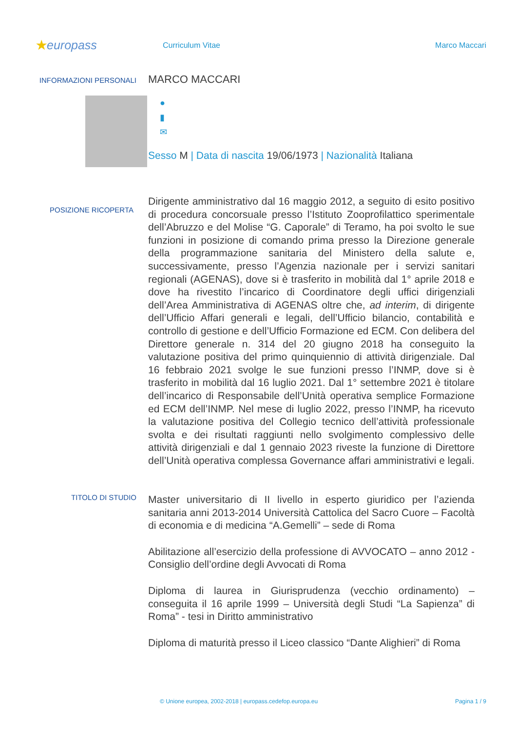★europass
Curriculum Vitae Marco Maccari
INFORMAZIONI PERSONALI
MARCO MACCARI
●
▮
✉
Sesso M | Data di nascita 19/06/1973 | Nazionalità Italiana
POSIZIONE RICOPERTA
Dirigente amministrativo dal 16 maggio 2012, a seguito di esito positivo di procedura concorsuale presso l’Istituto Zooprofilattico sperimentale dell’Abruzzo e del Molise “G. Caporale” di Teramo, ha poi svolto le sue funzioni in posizione di comando prima presso la Direzione generale della programmazione sanitaria del Ministero della salute e, successivamente, presso l’Agenzia nazionale per i servizi sanitari regionali (AGENAS), dove si è trasferito in mobilità dal 1° aprile 2018 e dove ha rivestito l’incarico di Coordinatore degli uffici dirigenziali dell’Area Amministrativa di AGENAS oltre che, ad interim, di dirigente dell’Ufficio Affari generali e legali, dell’Ufficio bilancio, contabilità e controllo di gestione e dell’Ufficio Formazione ed ECM. Con delibera del Direttore generale n. 314 del 20 giugno 2018 ha conseguito la valutazione positiva del primo quinquiennio di attività dirigenziale. Dal 16 febbraio 2021 svolge le sue funzioni presso l’INMP, dove si è trasferito in mobilità dal 16 luglio 2021. Dal 1° settembre 2021 è titolare dell’incarico di Responsabile dell’Unità operativa semplice Formazione ed ECM dell’INMP. Nel mese di luglio 2022, presso l’INMP, ha ricevuto la valutazione positiva del Collegio tecnico dell’attività professionale svolta e dei risultati raggiunti nello svolgimento complessivo delle attività dirigenziali e dal 1 gennaio 2023 riveste la funzione di Direttore dell’Unità operativa complessa Governance affari amministrativi e legali.
TITOLO DI STUDIO
Master universitario di II livello in esperto giuridico per l’azienda sanitaria anni 2013-2014 Università Cattolica del Sacro Cuore – Facoltà di economia e di medicina “A.Gemelli” – sede di Roma
Abilitazione all’esercizio della professione di AVVOCATO – anno 2012 - Consiglio dell’ordine degli Avvocati di Roma
Diploma di laurea in Giurisprudenza (vecchio ordinamento) – conseguita il 16 aprile 1999 – Università degli Studi “La Sapienza” di Roma” - tesi in Diritto amministrativo
Diploma di maturità presso il Liceo classico “Dante Alighieri” di Roma
© Unione europea, 2002-2018 | europass.cedefop.europa.eu Pagina 1 / 9